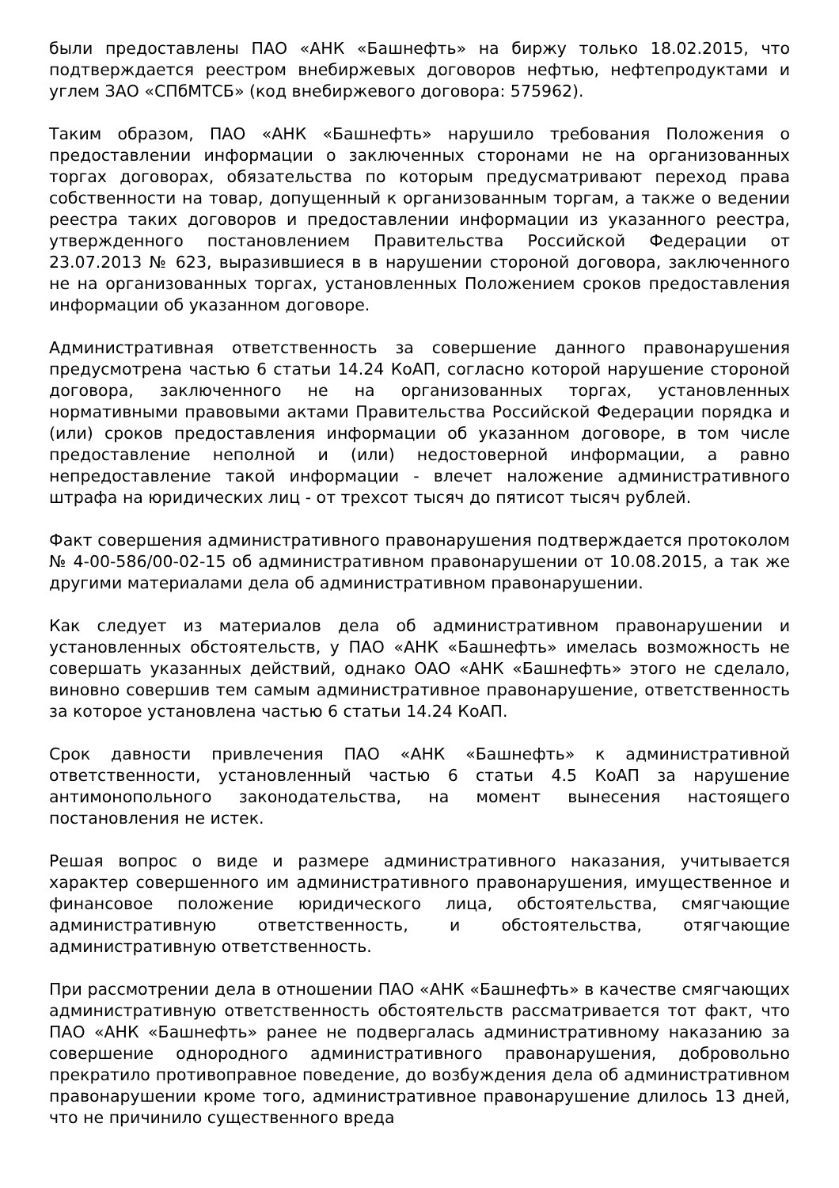были предоставлены ПАО «АНК «Башнефть» на биржу только 18.02.2015, что подтверждается реестром внебиржевых договоров нефтью, нефтепродуктами и углем ЗАО «СПбМТСБ» (код внебиржевого договора: 575962).
Таким образом, ПАО «АНК «Башнефть» нарушило требования Положения о предоставлении информации о заключенных сторонами не на организованных торгах договорах, обязательства по которым предусматривают переход права собственности на товар, допущенный к организованным торгам, а также о ведении реестра таких договоров и предоставлении информации из указанного реестра, утвержденного постановлением Правительства Российской Федерации от 23.07.2013 № 623, выразившиеся в в нарушении стороной договора, заключенного не на организованных торгах, установленных Положением сроков предоставления информации об указанном договоре.
Административная ответственность за совершение данного правонарушения предусмотрена частью 6 статьи 14.24 КоАП, согласно которой нарушение стороной договора, заключенного не на организованных торгах, установленных нормативными правовыми актами Правительства Российской Федерации порядка и (или) сроков предоставления информации об указанном договоре, в том числе предоставление неполной и (или) недостоверной информации, а равно непредоставление такой информации - влечет наложение административного штрафа на юридических лиц - от трехсот тысяч до пятисот тысяч рублей.
Факт совершения административного правонарушения подтверждается протоколом № 4-00-586/00-02-15 об административном правонарушении от 10.08.2015, а так же другими материалами дела об административном правонарушении.
Как следует из материалов дела об административном правонарушении и установленных обстоятельств, у ПАО «АНК «Башнефть» имелась возможность не совершать указанных действий, однако ОАО «АНК «Башнефть» этого не сделало, виновно совершив тем самым административное правонарушение, ответственность за которое установлена частью 6 статьи 14.24 КоАП.
Срок давности привлечения ПАО «АНК «Башнефть» к административной ответственности, установленный частью 6 статьи 4.5 КоАП за нарушение антимонопольного законодательства, на момент вынесения настоящего постановления не истек.
Решая вопрос о виде и размере административного наказания, учитывается характер совершенного им административного правонарушения, имущественное и финансовое положение юридического лица, обстоятельства, смягчающие административную ответственность, и обстоятельства, отягчающие административную ответственность.
При рассмотрении дела в отношении ПАО «АНК «Башнефть» в качестве смягчающих административную ответственность обстоятельств рассматривается тот факт, что ПАО «АНК «Башнефть» ранее не подвергалась административному наказанию за совершение однородного административного правонарушения, добровольно прекратило противоправное поведение, до возбуждения дела об административном правонарушении кроме того, административное правонарушение длилось 13 дней, что не причинило существенного вреда